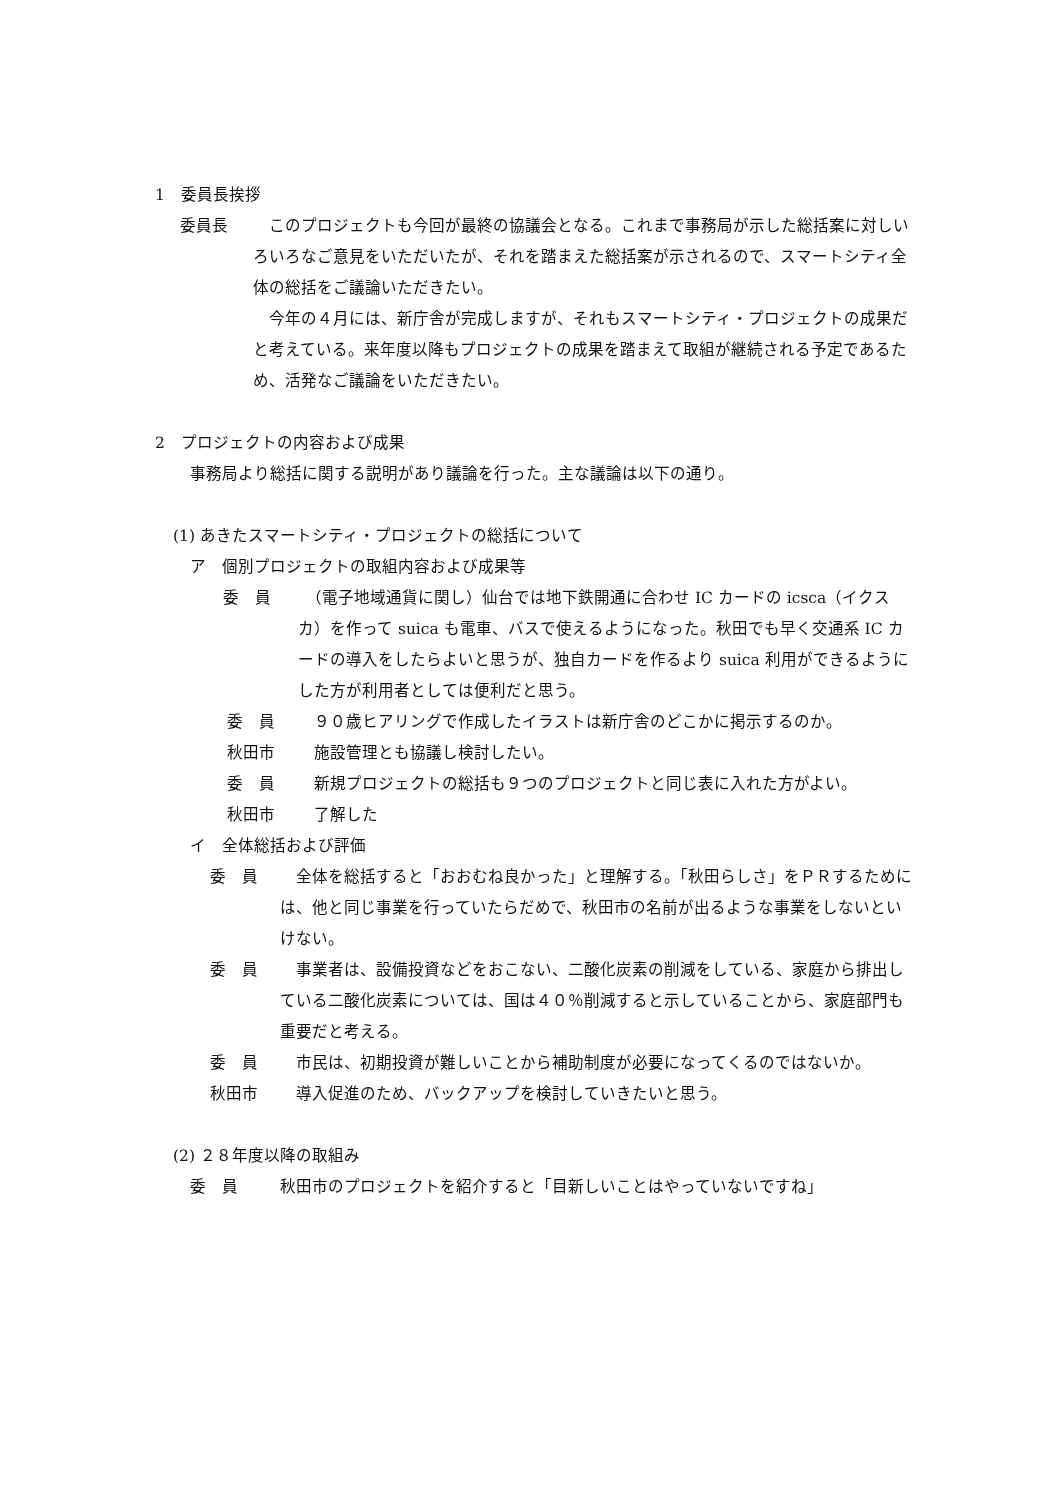1　委員長挨拶
委員長 　このプロジェクトも今回が最終の協議会となる。これまで事務局が示した総括案に対しいろいろなご意見をいただいたが、それを踏まえた総括案が示されるので、スマートシティ全体の総括をご議論いただきたい。
　今年の４月には、新庁舎が完成しますが、それもスマートシティ・プロジェクトの成果だと考えている。来年度以降もプロジェクトの成果を踏まえて取組が継続される予定であるため、活発なご議論をいただきたい。
2　プロジェクトの内容および成果
事務局より総括に関する説明があり議論を行った。主な議論は以下の通り。
(1) あきたスマートシティ・プロジェクトの総括について
ア　個別プロジェクトの取組内容および成果等
委　員 　（電子地域通貨に関し）仙台では地下鉄開通に合わせ IC カードの icsca（イクスカ）を作って suica も電車、バスで使えるようになった。秋田でも早く交通系 IC カードの導入をしたらよいと思うが、独自カードを作るより suica 利用ができるようにした方が利用者としては便利だと思う。
委　員 　９０歳ヒアリングで作成したイラストは新庁舎のどこかに掲示するのか。
秋田市 　施設管理とも協議し検討したい。
委　員 　新規プロジェクトの総括も９つのプロジェクトと同じ表に入れた方がよい。
秋田市 　了解した
イ　全体総括および評価
委　員 　全体を総括すると「おおむね良かった」と理解する。「秋田らしさ」をＰＲするためには、他と同じ事業を行っていたらだめで、秋田市の名前が出るような事業をしないといけない。
委　員 　事業者は、設備投資などをおこない、二酸化炭素の削減をしている、家庭から排出している二酸化炭素については、国は４０％削減すると示していることから、家庭部門も重要だと考える。
委　員 　市民は、初期投資が難しいことから補助制度が必要になってくるのではないか。
秋田市 　導入促進のため、バックアップを検討していきたいと思う。
(2) ２８年度以降の取組み
委　員 秋田市のプロジェクトを紹介すると「目新しいことはやっていないですね」